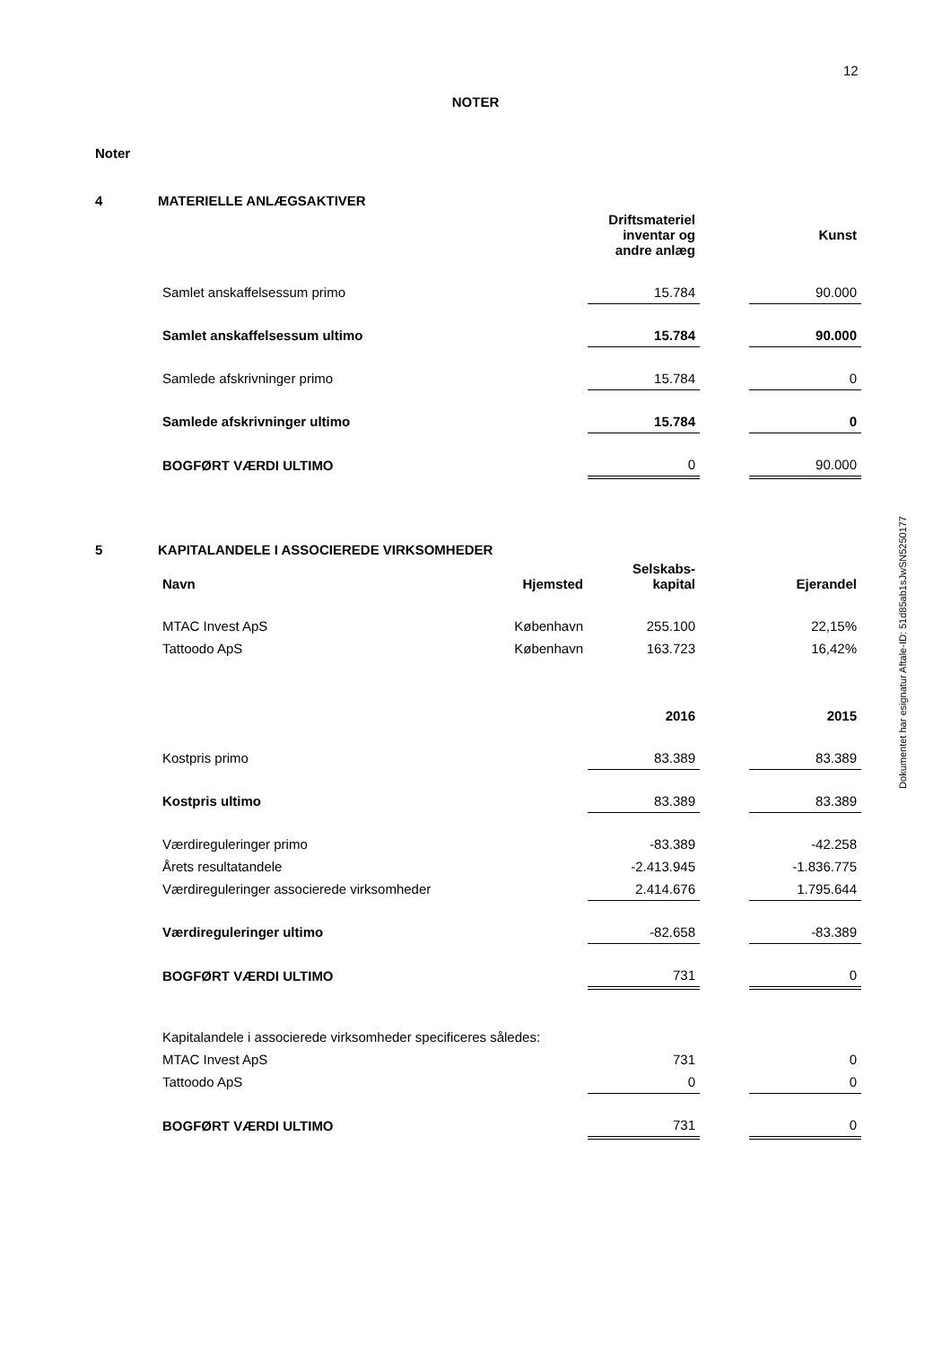12
NOTER
Noter
4 MATERIELLE ANLÆGSAKTIVER
| | Driftsmateriel inventar og andre anlæg | | Kunst |
| Samlet anskaffelsessum primo | 15.784 | | 90.000 |
| Samlet anskaffelsessum ultimo | 15.784 | | 90.000 |
| Samlede afskrivninger primo | 15.784 | | 0 |
| Samlede afskrivninger ultimo | 15.784 | | 0 |
| BOGFØRT VÆRDI ULTIMO | 0 | | 90.000 |
5 KAPITALANDELE I ASSOCIEREDE VIRKSOMHEDER
| Navn | Hjemsted | Selskabs-kapital | | Ejerandel |
| MTAC Invest ApS | København | 255.100 | | 22,15% |
| Tattoodo ApS | København | 163.723 | | 16,42% |
| | 2016 | | 2015 |
| Kostpris primo | 83.389 | | 83.389 |
| Kostpris ultimo | 83.389 | | 83.389 |
| Værdireguleringer primo | -83.389 | | -42.258 |
| Årets resultatandele | -2.413.945 | | -1.836.775 |
| Værdireguleringer associerede virksomheder | 2.414.676 | | 1.795.644 |
| Værdireguleringer ultimo | -82.658 | | -83.389 |
| BOGFØRT VÆRDI ULTIMO | 731 | | 0 |
| Kapitalandele i associerede virksomheder specificeres således: | | | |
| MTAC Invest ApS | 731 | | 0 |
| Tattoodo ApS | 0 | | 0 |
| BOGFØRT VÆRDI ULTIMO | 731 | | 0 |
Dokumentet har esignatur Aftale-ID: 51d85ab1sJwSN5250177